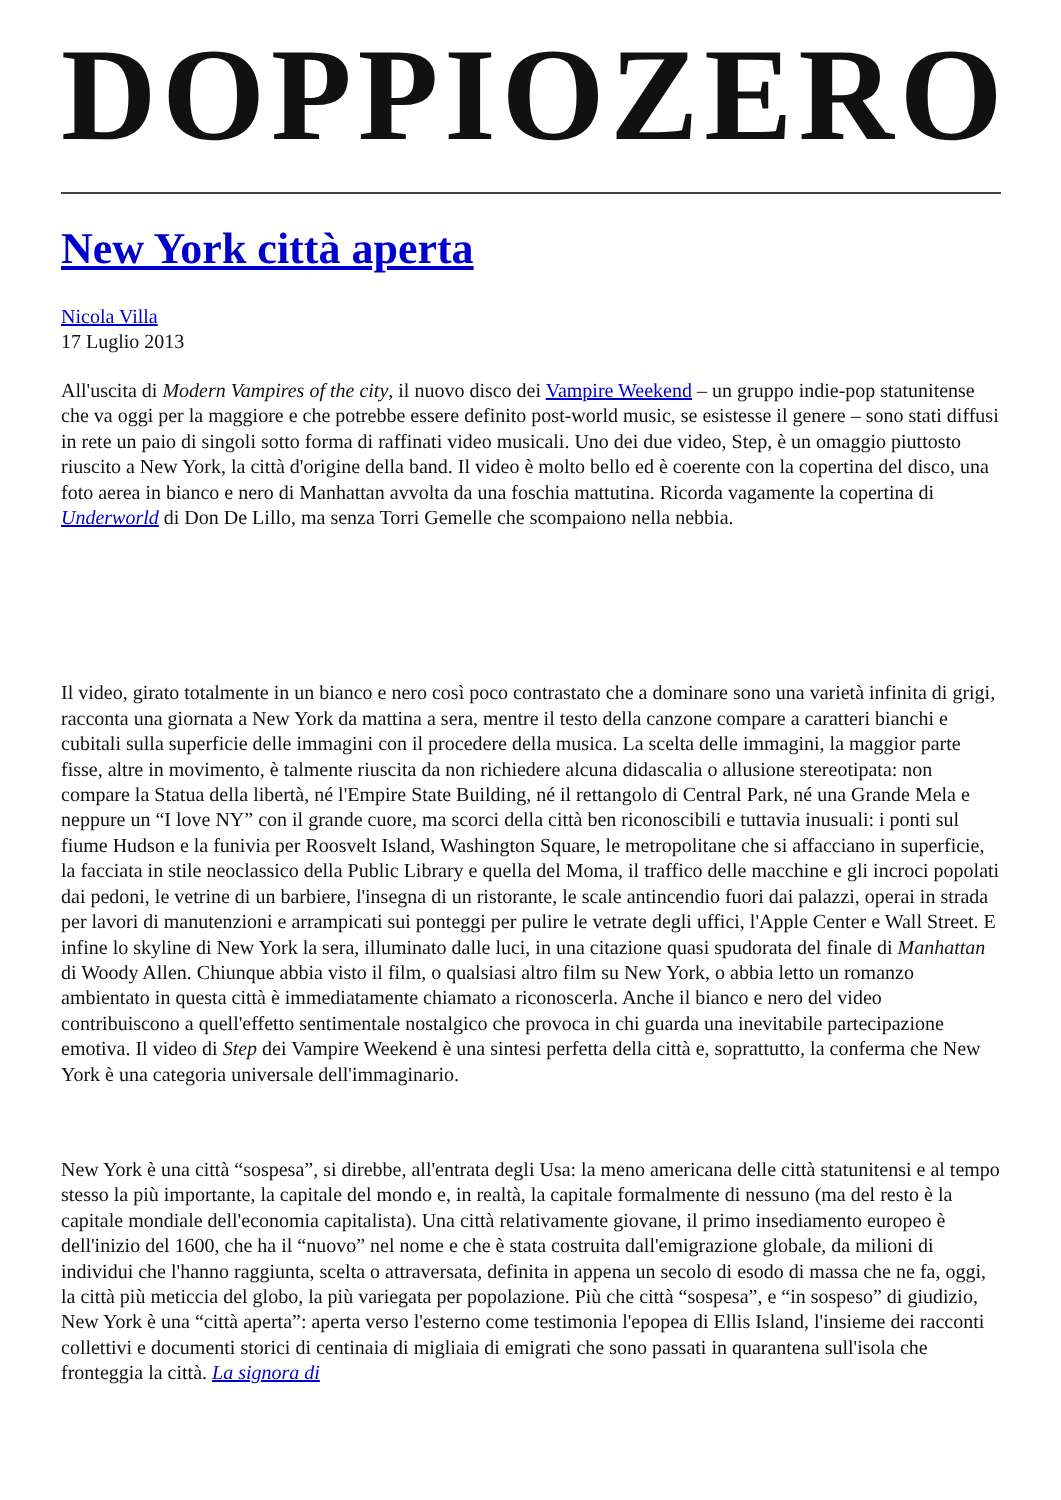DOPPIOZERO
New York città aperta
Nicola Villa
17 Luglio 2013
All'uscita di Modern Vampires of the city, il nuovo disco dei Vampire Weekend – un gruppo indie-pop statunitense che va oggi per la maggiore e che potrebbe essere definito post-world music, se esistesse il genere – sono stati diffusi in rete un paio di singoli sotto forma di raffinati video musicali. Uno dei due video, Step, è un omaggio piuttosto riuscito a New York, la città d'origine della band. Il video è molto bello ed è coerente con la copertina del disco, una foto aerea in bianco e nero di Manhattan avvolta da una foschia mattutina. Ricorda vagamente la copertina di Underworld di Don De Lillo, ma senza Torri Gemelle che scompaiono nella nebbia.
Il video, girato totalmente in un bianco e nero così poco contrastato che a dominare sono una varietà infinita di grigi, racconta una giornata a New York da mattina a sera, mentre il testo della canzone compare a caratteri bianchi e cubitali sulla superficie delle immagini con il procedere della musica. La scelta delle immagini, la maggior parte fisse, altre in movimento, è talmente riuscita da non richiedere alcuna didascalia o allusione stereotipata: non compare la Statua della libertà, né l'Empire State Building, né il rettangolo di Central Park, né una Grande Mela e neppure un “I love NY” con il grande cuore, ma scorci della città ben riconoscibili e tuttavia inusuali: i ponti sul fiume Hudson e la funivia per Roosvelt Island, Washington Square, le metropolitane che si affacciano in superficie, la facciata in stile neoclassico della Public Library e quella del Moma, il traffico delle macchine e gli incroci popolati dai pedoni, le vetrine di un barbiere, l'insegna di un ristorante, le scale antincendio fuori dai palazzi, operai in strada per lavori di manutenzioni e arrampicati sui ponteggi per pulire le vetrate degli uffici, l'Apple Center e Wall Street. E infine lo skyline di New York la sera, illuminato dalle luci, in una citazione quasi spudorata del finale di Manhattan di Woody Allen. Chiunque abbia visto il film, o qualsiasi altro film su New York, o abbia letto un romanzo ambientato in questa città è immediatamente chiamato a riconoscerla. Anche il bianco e nero del video contribuiscono a quell'effetto sentimentale nostalgico che provoca in chi guarda una inevitabile partecipazione emotiva. Il video di Step dei Vampire Weekend è una sintesi perfetta della città e, soprattutto, la conferma che New York è una categoria universale dell'immaginario.
New York è una città “sospesa”, si direbbe, all'entrata degli Usa: la meno americana delle città statunitensi e al tempo stesso la più importante, la capitale del mondo e, in realtà, la capitale formalmente di nessuno (ma del resto è la capitale mondiale dell'economia capitalista). Una città relativamente giovane, il primo insediamento europeo è dell'inizio del 1600, che ha il “nuovo” nel nome e che è stata costruita dall'emigrazione globale, da milioni di individui che l'hanno raggiunta, scelta o attraversata, definita in appena un secolo di esodo di massa che ne fa, oggi, la città più meticcia del globo, la più variegata per popolazione. Più che città “sospesa”, e “in sospeso” di giudizio, New York è una “città aperta”: aperta verso l'esterno come testimonia l'epopea di Ellis Island, l'insieme dei racconti collettivi e documenti storici di centinaia di migliaia di emigrati che sono passati in quarantena sull'isola che fronteggia la città. La signora di